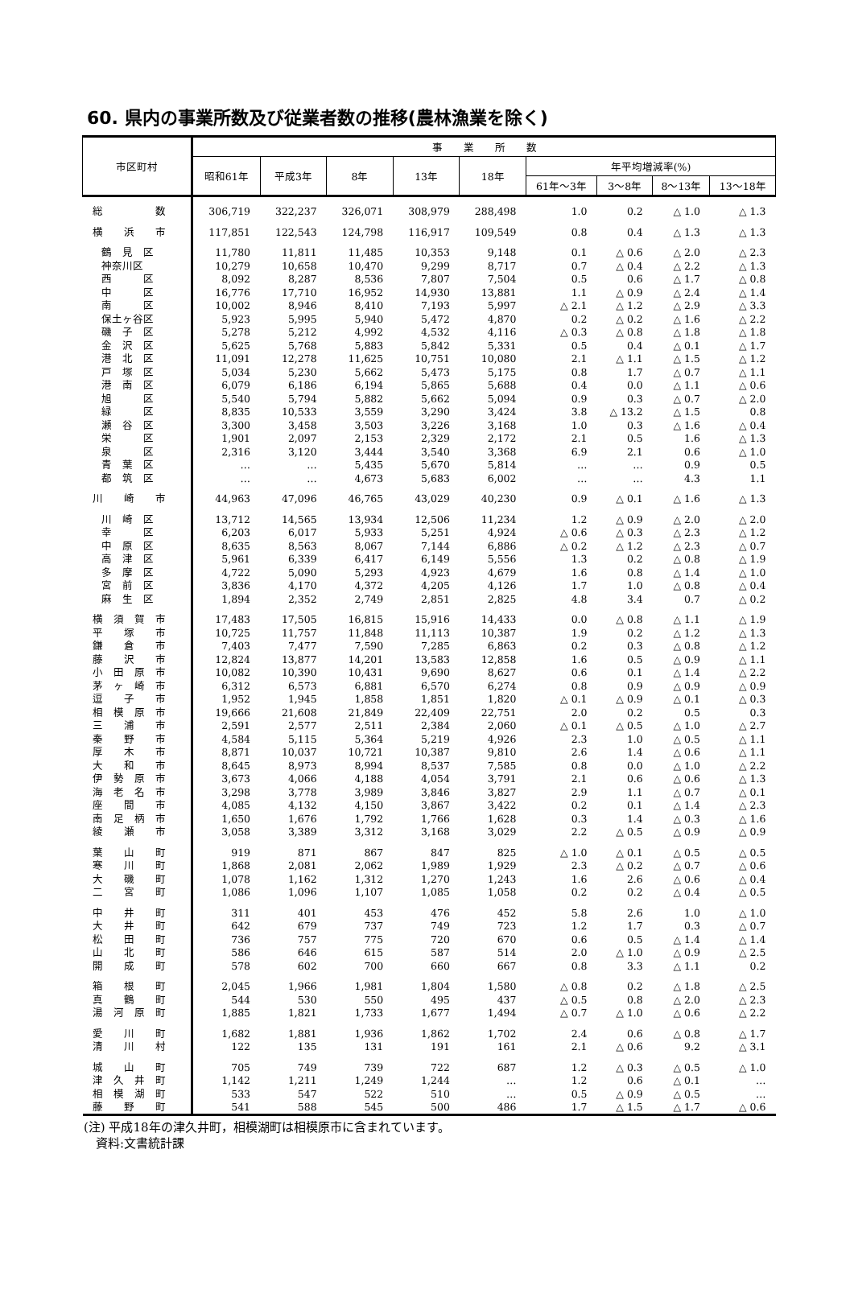60. 県内の事業所数及び従業者数の推移(農林漁業を除く)
| 市区町村 | 事 業 所 数 | | | | | | | | |
| --- | --- | --- | --- | --- | --- | --- | --- | --- | --- |
| | 昭和61年 | 平成3年 | 8年 | 13年 | 18年 | 年平均増減率(%) | | | |
| | | | | | | 61年～3年 | 3～8年 | 8～13年 | 13～18年 |
| 総 数 | 306,719 | 322,237 | 326,071 | 308,979 | 288,498 | 1.0 | 0.2 | △ 1.0 | △ 1.3 |
| 横 浜 市 | 117,851 | 122,543 | 124,798 | 116,917 | 109,549 | 0.8 | 0.4 | △ 1.3 | △ 1.3 |
| 鶴 見 区 | 11,780 | 11,811 | 11,485 | 10,353 | 9,148 | 0.1 | △ 0.6 | △ 2.0 | △ 2.3 |
| 神奈川区 | 10,279 | 10,658 | 10,470 | 9,299 | 8,717 | 0.7 | △ 0.4 | △ 2.2 | △ 1.3 |
| 西 区 | 8,092 | 8,287 | 8,536 | 7,807 | 7,504 | 0.5 | 0.6 | △ 1.7 | △ 0.8 |
| 中 区 | 16,776 | 17,710 | 16,952 | 14,930 | 13,881 | 1.1 | △ 0.9 | △ 2.4 | △ 1.4 |
| 南 区 | 10,002 | 8,946 | 8,410 | 7,193 | 5,997 | △ 2.1 | △ 1.2 | △ 2.9 | △ 3.3 |
| 保土ヶ谷区 | 5,923 | 5,995 | 5,940 | 5,472 | 4,870 | 0.2 | △ 0.2 | △ 1.6 | △ 2.2 |
| 磯 子 区 | 5,278 | 5,212 | 4,992 | 4,532 | 4,116 | △ 0.3 | △ 0.8 | △ 1.8 | △ 1.8 |
| 金 沢 区 | 5,625 | 5,768 | 5,883 | 5,842 | 5,331 | 0.5 | 0.4 | △ 0.1 | △ 1.7 |
| 港 北 区 | 11,091 | 12,278 | 11,625 | 10,751 | 10,080 | 2.1 | △ 1.1 | △ 1.5 | △ 1.2 |
| 戸 塚 区 | 5,034 | 5,230 | 5,662 | 5,473 | 5,175 | 0.8 | 1.7 | △ 0.7 | △ 1.1 |
| 港 南 区 | 6,079 | 6,186 | 6,194 | 5,865 | 5,688 | 0.4 | 0.0 | △ 1.1 | △ 0.6 |
| 旭 区 | 5,540 | 5,794 | 5,882 | 5,662 | 5,094 | 0.9 | 0.3 | △ 0.7 | △ 2.0 |
| 緑 区 | 8,835 | 10,533 | 3,559 | 3,290 | 3,424 | 3.8 | △ 13.2 | △ 1.5 | 0.8 |
| 瀬 谷 区 | 3,300 | 3,458 | 3,503 | 3,226 | 3,168 | 1.0 | 0.3 | △ 1.6 | △ 0.4 |
| 栄 区 | 1,901 | 2,097 | 2,153 | 2,329 | 2,172 | 2.1 | 0.5 | 1.6 | △ 1.3 |
| 泉 区 | 2,316 | 3,120 | 3,444 | 3,540 | 3,368 | 6.9 | 2.1 | 0.6 | △ 1.0 |
| 青 葉 区 | … | … | 5,435 | 5,670 | 5,814 | … | … | 0.9 | 0.5 |
| 都 筑 区 | … | … | 4,673 | 5,683 | 6,002 | … | … | 4.3 | 1.1 |
| 川 崎 市 | 44,963 | 47,096 | 46,765 | 43,029 | 40,230 | 0.9 | △ 0.1 | △ 1.6 | △ 1.3 |
| 川 崎 区 | 13,712 | 14,565 | 13,934 | 12,506 | 11,234 | 1.2 | △ 0.9 | △ 2.0 | △ 2.0 |
| 幸 区 | 6,203 | 6,017 | 5,933 | 5,251 | 4,924 | △ 0.6 | △ 0.3 | △ 2.3 | △ 1.2 |
| 中 原 区 | 8,635 | 8,563 | 8,067 | 7,144 | 6,886 | △ 0.2 | △ 1.2 | △ 2.3 | △ 0.7 |
| 高 津 区 | 5,961 | 6,339 | 6,417 | 6,149 | 5,556 | 1.3 | 0.2 | △ 0.8 | △ 1.9 |
| 多 摩 区 | 4,722 | 5,090 | 5,293 | 4,923 | 4,679 | 1.6 | 0.8 | △ 1.4 | △ 1.0 |
| 宮 前 区 | 3,836 | 4,170 | 4,372 | 4,205 | 4,126 | 1.7 | 1.0 | △ 0.8 | △ 0.4 |
| 麻 生 区 | 1,894 | 2,352 | 2,749 | 2,851 | 2,825 | 4.8 | 3.4 | 0.7 | △ 0.2 |
| 横 須 賀 市 | 17,483 | 17,505 | 16,815 | 15,916 | 14,433 | 0.0 | △ 0.8 | △ 1.1 | △ 1.9 |
| 平 塚 市 | 10,725 | 11,757 | 11,848 | 11,113 | 10,387 | 1.9 | 0.2 | △ 1.2 | △ 1.3 |
| 鎌 倉 市 | 7,403 | 7,477 | 7,590 | 7,285 | 6,863 | 0.2 | 0.3 | △ 0.8 | △ 1.2 |
| 藤 沢 市 | 12,824 | 13,877 | 14,201 | 13,583 | 12,858 | 1.6 | 0.5 | △ 0.9 | △ 1.1 |
| 小 田 原 市 | 10,082 | 10,390 | 10,431 | 9,690 | 8,627 | 0.6 | 0.1 | △ 1.4 | △ 2.2 |
| 茅 ヶ 崎 市 | 6,312 | 6,573 | 6,881 | 6,570 | 6,274 | 0.8 | 0.9 | △ 0.9 | △ 0.9 |
| 逗 子 市 | 1,952 | 1,945 | 1,858 | 1,851 | 1,820 | △ 0.1 | △ 0.9 | △ 0.1 | △ 0.3 |
| 相 模 原 市 | 19,666 | 21,608 | 21,849 | 22,409 | 22,751 | 2.0 | 0.2 | 0.5 | 0.3 |
| 三 浦 市 | 2,591 | 2,577 | 2,511 | 2,384 | 2,060 | △ 0.1 | △ 0.5 | △ 1.0 | △ 2.7 |
| 秦 野 市 | 4,584 | 5,115 | 5,364 | 5,219 | 4,926 | 2.3 | 1.0 | △ 0.5 | △ 1.1 |
| 厚 木 市 | 8,871 | 10,037 | 10,721 | 10,387 | 9,810 | 2.6 | 1.4 | △ 0.6 | △ 1.1 |
| 大 和 市 | 8,645 | 8,973 | 8,994 | 8,537 | 7,585 | 0.8 | 0.0 | △ 1.0 | △ 2.2 |
| 伊 勢 原 市 | 3,673 | 4,066 | 4,188 | 4,054 | 3,791 | 2.1 | 0.6 | △ 0.6 | △ 1.3 |
| 海 老 名 市 | 3,298 | 3,778 | 3,989 | 3,846 | 3,827 | 2.9 | 1.1 | △ 0.7 | △ 0.1 |
| 座 間 市 | 4,085 | 4,132 | 4,150 | 3,867 | 3,422 | 0.2 | 0.1 | △ 1.4 | △ 2.3 |
| 南 足 柄 市 | 1,650 | 1,676 | 1,792 | 1,766 | 1,628 | 0.3 | 1.4 | △ 0.3 | △ 1.6 |
| 綾 瀬 市 | 3,058 | 3,389 | 3,312 | 3,168 | 3,029 | 2.2 | △ 0.5 | △ 0.9 | △ 0.9 |
| 葉 山 町 | 919 | 871 | 867 | 847 | 825 | △ 1.0 | △ 0.1 | △ 0.5 | △ 0.5 |
| 寒 川 町 | 1,868 | 2,081 | 2,062 | 1,989 | 1,929 | 2.3 | △ 0.2 | △ 0.7 | △ 0.6 |
| 大 磯 町 | 1,078 | 1,162 | 1,312 | 1,270 | 1,243 | 1.6 | 2.6 | △ 0.6 | △ 0.4 |
| 二 宮 町 | 1,086 | 1,096 | 1,107 | 1,085 | 1,058 | 0.2 | 0.2 | △ 0.4 | △ 0.5 |
| 中 井 町 | 311 | 401 | 453 | 476 | 452 | 5.8 | 2.6 | 1.0 | △ 1.0 |
| 大 井 町 | 642 | 679 | 737 | 749 | 723 | 1.2 | 1.7 | 0.3 | △ 0.7 |
| 松 田 町 | 736 | 757 | 775 | 720 | 670 | 0.6 | 0.5 | △ 1.4 | △ 1.4 |
| 山 北 町 | 586 | 646 | 615 | 587 | 514 | 2.0 | △ 1.0 | △ 0.9 | △ 2.5 |
| 開 成 町 | 578 | 602 | 700 | 660 | 667 | 0.8 | 3.3 | △ 1.1 | 0.2 |
| 箱 根 町 | 2,045 | 1,966 | 1,981 | 1,804 | 1,580 | △ 0.8 | 0.2 | △ 1.8 | △ 2.5 |
| 真 鶴 町 | 544 | 530 | 550 | 495 | 437 | △ 0.5 | 0.8 | △ 2.0 | △ 2.3 |
| 湯 河 原 町 | 1,885 | 1,821 | 1,733 | 1,677 | 1,494 | △ 0.7 | △ 1.0 | △ 0.6 | △ 2.2 |
| 愛 川 町 | 1,682 | 1,881 | 1,936 | 1,862 | 1,702 | 2.4 | 0.6 | △ 0.8 | △ 1.7 |
| 清 川 村 | 122 | 135 | 131 | 191 | 161 | 2.1 | △ 0.6 | 9.2 | △ 3.1 |
| 城 山 町 | 705 | 749 | 739 | 722 | 687 | 1.2 | △ 0.3 | △ 0.5 | △ 1.0 |
| 津 久 井 町 | 1,142 | 1,211 | 1,249 | 1,244 | … | 1.2 | 0.6 | △ 0.1 | … |
| 相 模 湖 町 | 533 | 547 | 522 | 510 | … | 0.5 | △ 0.9 | △ 0.5 | … |
| 藤 野 町 | 541 | 588 | 545 | 500 | 486 | 1.7 | △ 1.5 | △ 1.7 | △ 0.6 |
(注) 平成18年の津久井町，相模湖町は相模原市に含まれています。
　資料:文書統計課